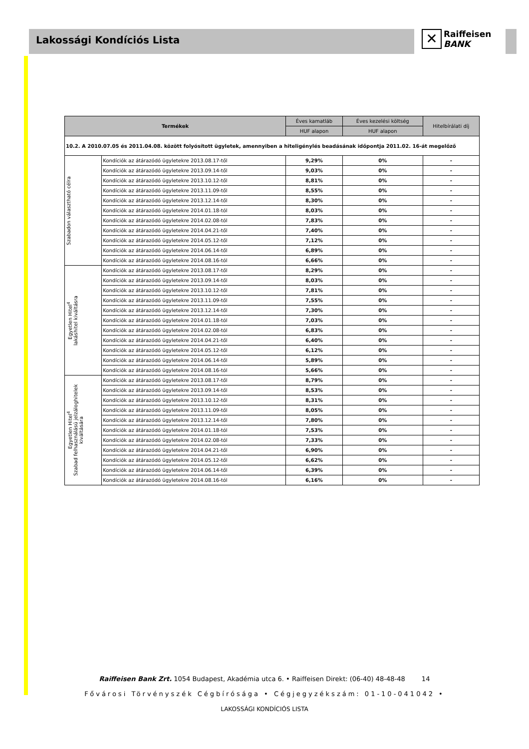Lakossági Kondíciós Lista
✕ Raiffeisen
BANK
| Termékek | | Éves kamatláb | Éves kezelési költség | Hitelbírálati díj |
| --- | --- | --- | --- | --- |
| | | HUF alapon | HUF alapon | |
| 10.2. A 2010.07.05 és 2011.04.08. között folyósított ügyletek, amennyiben a hiteligénylés beadásának időpontja 2011.02. 16-át megelőző | | | | |
| Szabadon választható célra | Kondíciók az átárazódó ügyletekre 2013.08.17-től | 9,29% | 0% | - |
| | Kondíciók az átárazódó ügyletekre 2013.09.14-től | 9,03% | 0% | - |
| | Kondíciók az átárazódó ügyletekre 2013.10.12-től | 8,81% | 0% | - |
| | Kondíciók az átárazódó ügyletekre 2013.11.09-től | 8,55% | 0% | - |
| | Kondíciók az átárazódó ügyletekre 2013.12.14-től | 8,30% | 0% | - |
| | Kondíciók az átárazódó ügyletekre 2014.01.18-tól | 8,03% | 0% | - |
| | Kondíciók az átárazódó ügyletekre 2014.02.08-tól | 7,83% | 0% | - |
| | Kondíciók az átárazódó ügyletekre 2014.04.21-től | 7,40% | 0% | - |
| | Kondíciók az átárazódó ügyletekre 2014.05.12-től | 7,12% | 0% | - |
| | Kondíciók az átárazódó ügyletekre 2014.06.14-től | 6,89% | 0% | - |
| | Kondíciók az átárazódó ügyletekre 2014.08.16-tól | 6,66% | 0% | - |
| Egyetlen Hitel<sup>4</sup> lakáshitel kiváltásra | Kondíciók az átárazódó ügyletekre 2013.08.17-től | 8,29% | 0% | - |
| | Kondíciók az átárazódó ügyletekre 2013.09.14-től | 8,03% | 0% | - |
| | Kondíciók az átárazódó ügyletekre 2013.10.12-től | 7,81% | 0% | - |
| | Kondíciók az átárazódó ügyletekre 2013.11.09-től | 7,55% | 0% | - |
| | Kondíciók az átárazódó ügyletekre 2013.12.14-től | 7,30% | 0% | - |
| | Kondíciók az átárazódó ügyletekre 2014.01.18-tól | 7,03% | 0% | - |
| | Kondíciók az átárazódó ügyletekre 2014.02.08-tól | 6,83% | 0% | - |
| | Kondíciók az átárazódó ügyletekre 2014.04.21-től | 6,40% | 0% | - |
| | Kondíciók az átárazódó ügyletekre 2014.05.12-től | 6,12% | 0% | - |
| | Kondíciók az átárazódó ügyletekre 2014.06.14-től | 5,89% | 0% | - |
| | Kondíciók az átárazódó ügyletekre 2014.08.16-tól | 5,66% | 0% | - |
| Egyetlen Hitel<sup>4</sup> Szabad felhasználású jelzáloghitelek kiváltására | Kondíciók az átárazódó ügyletekre 2013.08.17-től | 8,79% | 0% | - |
| | Kondíciók az átárazódó ügyletekre 2013.09.14-től | 8,53% | 0% | - |
| | Kondíciók az átárazódó ügyletekre 2013.10.12-től | 8,31% | 0% | - |
| | Kondíciók az átárazódó ügyletekre 2013.11.09-től | 8,05% | 0% | - |
| | Kondíciók az átárazódó ügyletekre 2013.12.14-től | 7,80% | 0% | - |
| | Kondíciók az átárazódó ügyletekre 2014.01.18-tól | 7,53% | 0% | - |
| | Kondíciók az átárazódó ügyletekre 2014.02.08-tól | 7,33% | 0% | - |
| | Kondíciók az átárazódó ügyletekre 2014.04.21-től | 6,90% | 0% | - |
| | Kondíciók az átárazódó ügyletekre 2014.05.12-től | 6,62% | 0% | - |
| | Kondíciók az átárazódó ügyletekre 2014.06.14-től | 6,39% | 0% | - |
| | Kondíciók az átárazódó ügyletekre 2014.08.16-tól | 6,16% | 0% | - |
Raiffeisen Bank Zrt. 1054 Budapest, Akadémia utca 6. • Raiffeisen Direkt: (06-40) 48-48-48 14
Fővárosi Törvényszék Cégbírósága • Cégjegyzékszám: 01-10-041042 •
LAKOSSÁGI KONDÍCIÓS LISTA